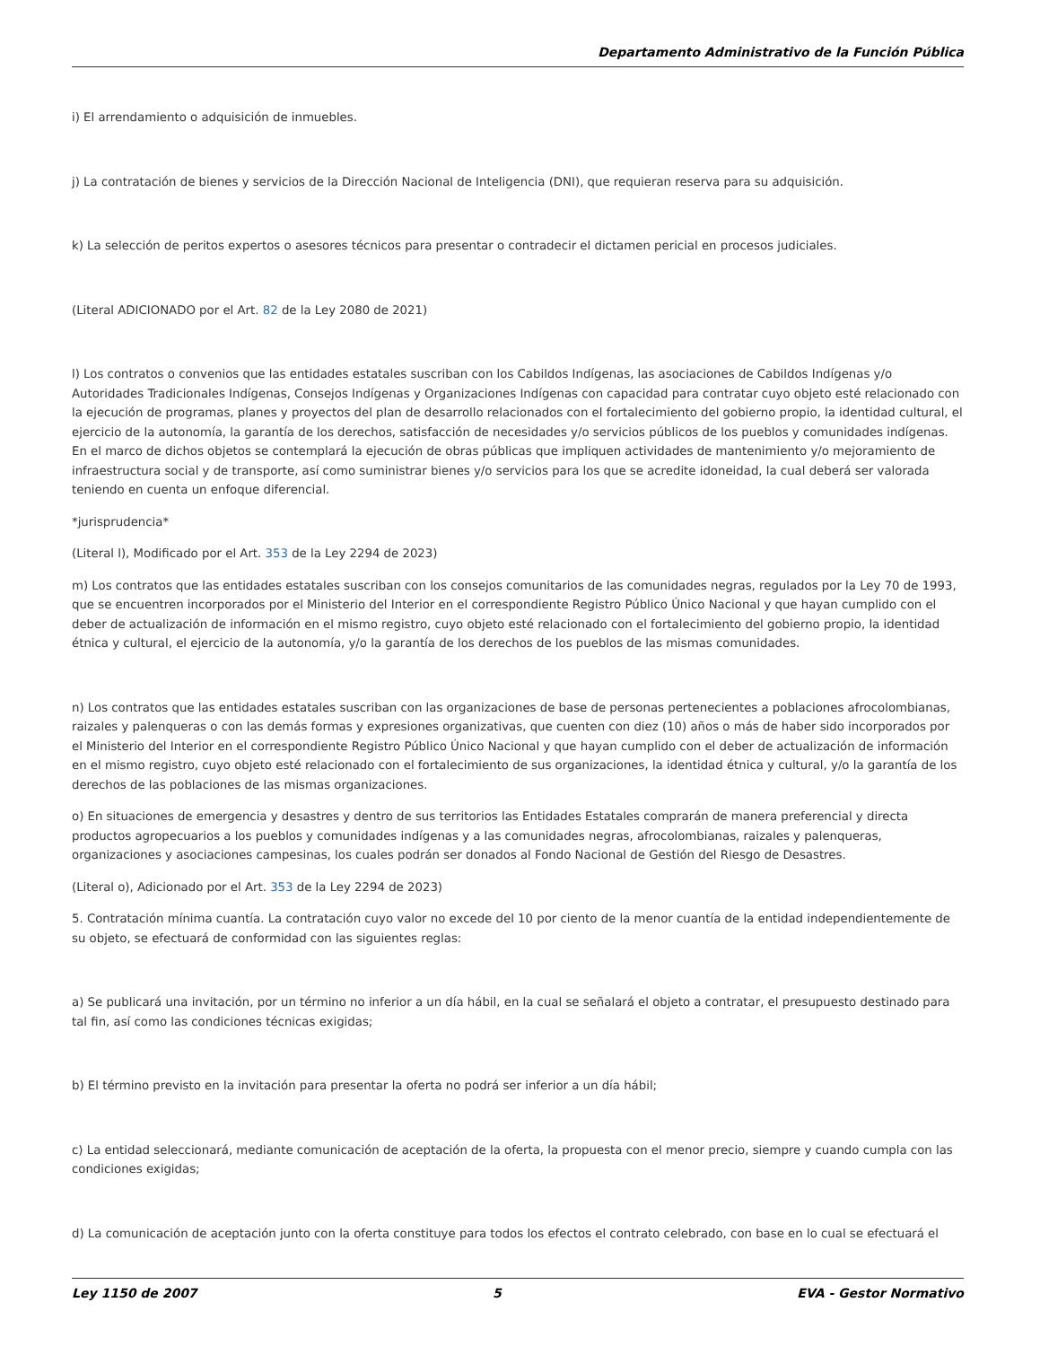Departamento Administrativo de la Función Pública
i) El arrendamiento o adquisición de inmuebles.
j) La contratación de bienes y servicios de la Dirección Nacional de Inteligencia (DNI), que requieran reserva para su adquisición.
k) La selección de peritos expertos o asesores técnicos para presentar o contradecir el dictamen pericial en procesos judiciales.
(Literal ADICIONADO por el Art. 82 de la Ley 2080 de 2021)
l) Los contratos o convenios que las entidades estatales suscriban con los Cabildos Indígenas, las asociaciones de Cabildos Indígenas y/o Autoridades Tradicionales Indígenas, Consejos Indígenas y Organizaciones Indígenas con capacidad para contratar cuyo objeto esté relacionado con la ejecución de programas, planes y proyectos del plan de desarrollo relacionados con el fortalecimiento del gobierno propio, la identidad cultural, el ejercicio de la autonomía, la garantía de los derechos, satisfacción de necesidades y/o servicios públicos de los pueblos y comunidades indígenas. En el marco de dichos objetos se contemplará la ejecución de obras públicas que impliquen actividades de mantenimiento y/o mejoramiento de infraestructura social y de transporte, así como suministrar bienes y/o servicios para los que se acredite idoneidad, la cual deberá ser valorada teniendo en cuenta un enfoque diferencial.
*jurisprudencia*
(Literal l), Modificado por el Art. 353 de la Ley 2294 de 2023)
m) Los contratos que las entidades estatales suscriban con los consejos comunitarios de las comunidades negras, regulados por la Ley 70 de 1993, que se encuentren incorporados por el Ministerio del Interior en el correspondiente Registro Público Único Nacional y que hayan cumplido con el deber de actualización de información en el mismo registro, cuyo objeto esté relacionado con el fortalecimiento del gobierno propio, la identidad étnica y cultural, el ejercicio de la autonomía, y/o la garantía de los derechos de los pueblos de las mismas comunidades.
n) Los contratos que las entidades estatales suscriban con las organizaciones de base de personas pertenecientes a poblaciones afrocolombianas, raizales y palenqueras o con las demás formas y expresiones organizativas, que cuenten con diez (10) años o más de haber sido incorporados por el Ministerio del Interior en el correspondiente Registro Público Único Nacional y que hayan cumplido con el deber de actualización de información en el mismo registro, cuyo objeto esté relacionado con el fortalecimiento de sus organizaciones, la identidad étnica y cultural, y/o la garantía de los derechos de las poblaciones de las mismas organizaciones.
o) En situaciones de emergencia y desastres y dentro de sus territorios las Entidades Estatales comprarán de manera preferencial y directa productos agropecuarios a los pueblos y comunidades indígenas y a las comunidades negras, afrocolombianas, raizales y palenqueras, organizaciones y asociaciones campesinas, los cuales podrán ser donados al Fondo Nacional de Gestión del Riesgo de Desastres.
(Literal o), Adicionado por el Art. 353 de la Ley 2294 de 2023)
5. Contratación mínima cuantía. La contratación cuyo valor no excede del 10 por ciento de la menor cuantía de la entidad independientemente de su objeto, se efectuará de conformidad con las siguientes reglas:
a) Se publicará una invitación, por un término no inferior a un día hábil, en la cual se señalará el objeto a contratar, el presupuesto destinado para tal fin, así como las condiciones técnicas exigidas;
b) El término previsto en la invitación para presentar la oferta no podrá ser inferior a un día hábil;
c) La entidad seleccionará, mediante comunicación de aceptación de la oferta, la propuesta con el menor precio, siempre y cuando cumpla con las condiciones exigidas;
d) La comunicación de aceptación junto con la oferta constituye para todos los efectos el contrato celebrado, con base en lo cual se efectuará el
Ley 1150 de 2007 5 EVA - Gestor Normativo